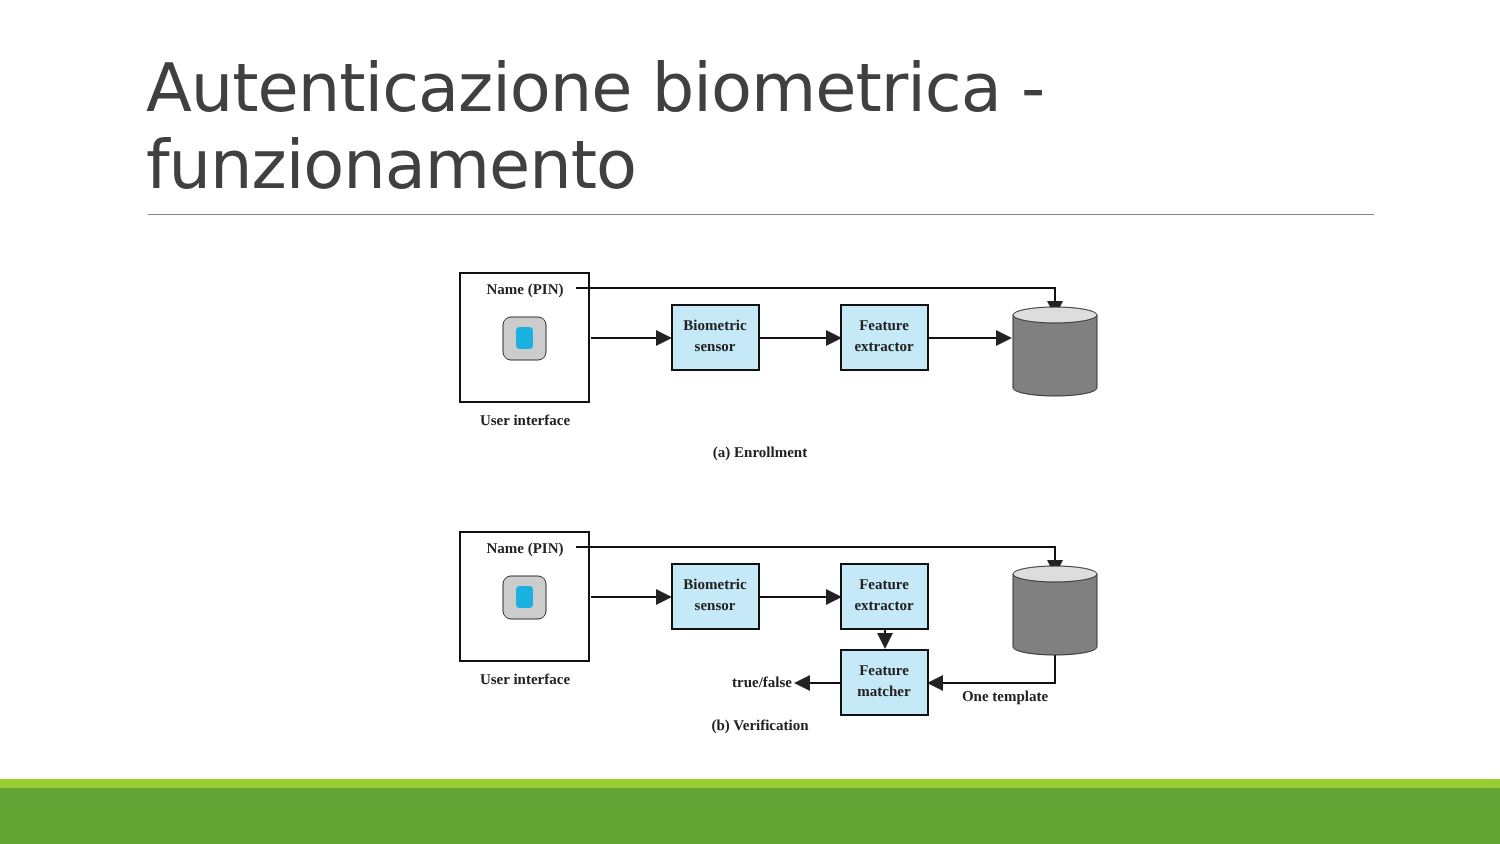Autenticazione biometrica -
funzionamento
Name (PIN)
User interface
Biometric
sensor
Feature
extractor
(a) Enrollment
Name (PIN)
User interface
Biometric
sensor
Feature
extractor
Feature
matcher
true/false
One template
(b) Verification